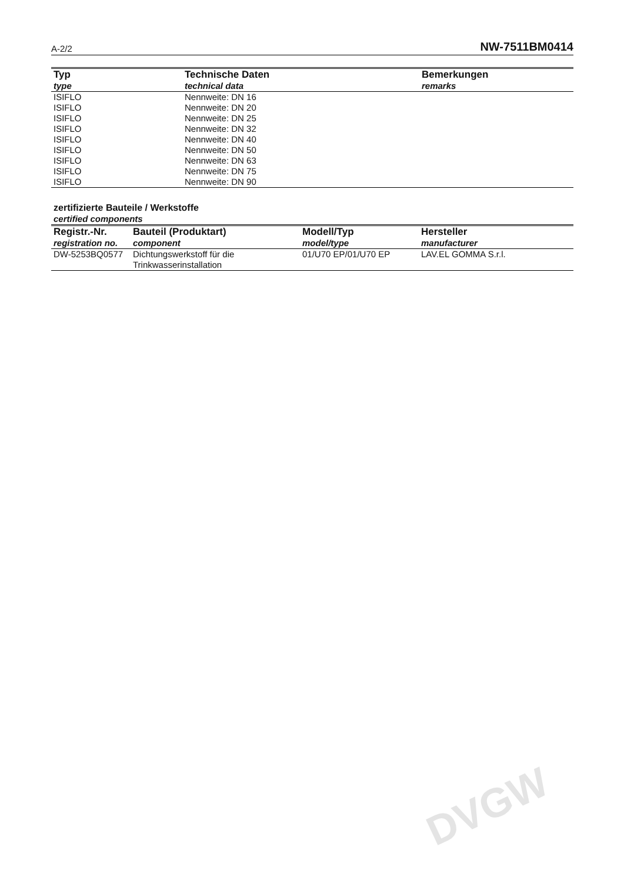DVGW
A-2/2 NW-7511BM0414
| Typ type | Technische Daten technical data | Bemerkungen remarks |
| --- | --- | --- |
| ISIFLO | Nennweite: DN 16 | |
| ISIFLO | Nennweite: DN 20 | |
| ISIFLO | Nennweite: DN 25 | |
| ISIFLO | Nennweite: DN 32 | |
| ISIFLO | Nennweite: DN 40 | |
| ISIFLO | Nennweite: DN 50 | |
| ISIFLO | Nennweite: DN 63 | |
| ISIFLO | Nennweite: DN 75 | |
| ISIFLO | Nennweite: DN 90 | |
zertifizierte Bauteile / Werkstoffe
certified components
| Registr.-Nr. registration no. | Bauteil (Produktart) component | Modell/Typ model/type | Hersteller manufacturer |
| --- | --- | --- | --- |
| DW-5253BQ0577 | Dichtungswerkstoff für die Trinkwasserinstallation | 01/U70 EP/01/U70 EP | LAV.EL GOMMA S.r.l. |